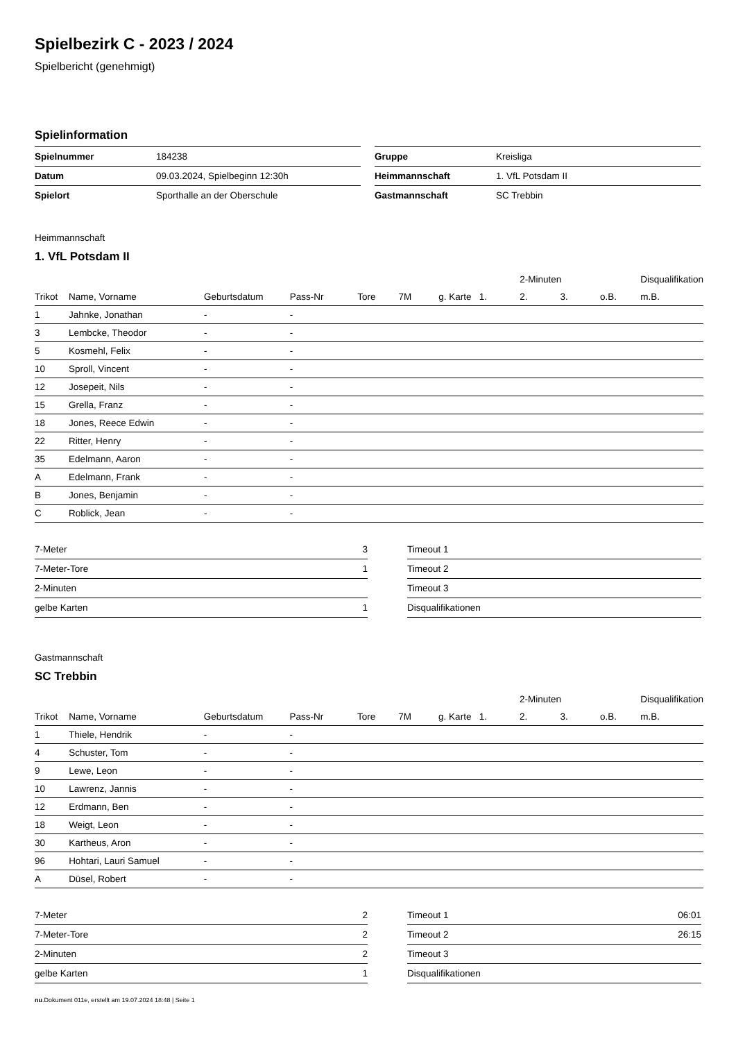Spielbezirk C - 2023 / 2024
Spielbericht (genehmigt)
Spielinformation
| Spielnummer | 184238 |
| Datum | 09.03.2024, Spielbeginn 12:30h |
| Spielort | Sporthalle an der Oberschule |
| Gruppe | Kreisliga |
| Heimmannschaft | 1. VfL Potsdam II |
| Gastmannschaft | SC Trebbin |
Heimmannschaft
1. VfL Potsdam II
| | | | | | | | | 2-Minuten | | | Disqualifikation |
| --- | --- | --- | --- | --- | --- | --- | --- | --- | --- | --- | --- |
| Trikot | Name, Vorname | Geburtsdatum | Pass-Nr | Tore | 7M | g. Karte | 1. | 2. | 3. | o.B. | m.B. |
| 1 | Jahnke, Jonathan | - | - | | | | | | | | |
| 3 | Lembcke, Theodor | - | - | | | | | | | | |
| 5 | Kosmehl, Felix | - | - | | | | | | | | |
| 10 | Sproll, Vincent | - | - | | | | | | | | |
| 12 | Josepeit, Nils | - | - | | | | | | | | |
| 15 | Grella, Franz | - | - | | | | | | | | |
| 18 | Jones, Reece Edwin | - | - | | | | | | | | |
| 22 | Ritter, Henry | - | - | | | | | | | | |
| 35 | Edelmann, Aaron | - | - | | | | | | | | |
| A | Edelmann, Frank | - | - | | | | | | | | |
| B | Jones, Benjamin | - | - | | | | | | | | |
| C | Roblick, Jean | - | - | | | | | | | | |
| 7-Meter | 3 |
| 7-Meter-Tore | 1 |
| 2-Minuten | |
| gelbe Karten | 1 |
| Timeout 1 | |
| Timeout 2 | |
| Timeout 3 | |
| Disqualifikationen | |
Gastmannschaft
SC Trebbin
| | | | | | | | | 2-Minuten | | | Disqualifikation |
| --- | --- | --- | --- | --- | --- | --- | --- | --- | --- | --- | --- |
| Trikot | Name, Vorname | Geburtsdatum | Pass-Nr | Tore | 7M | g. Karte | 1. | 2. | 3. | o.B. | m.B. |
| 1 | Thiele, Hendrik | - | - | | | | | | | | |
| 4 | Schuster, Tom | - | - | | | | | | | | |
| 9 | Lewe, Leon | - | - | | | | | | | | |
| 10 | Lawrenz, Jannis | - | - | | | | | | | | |
| 12 | Erdmann, Ben | - | - | | | | | | | | |
| 18 | Weigt, Leon | - | - | | | | | | | | |
| 30 | Kartheus, Aron | - | - | | | | | | | | |
| 96 | Hohtari, Lauri Samuel | - | - | | | | | | | | |
| A | Düsel, Robert | - | - | | | | | | | | |
| 7-Meter | 2 |
| 7-Meter-Tore | 2 |
| 2-Minuten | 2 |
| gelbe Karten | 1 |
| Timeout 1 | 06:01 |
| Timeout 2 | 26:15 |
| Timeout 3 | |
| Disqualifikationen | |
nu.Dokument 011e, erstellt am 19.07.2024 18:48 | Seite 1